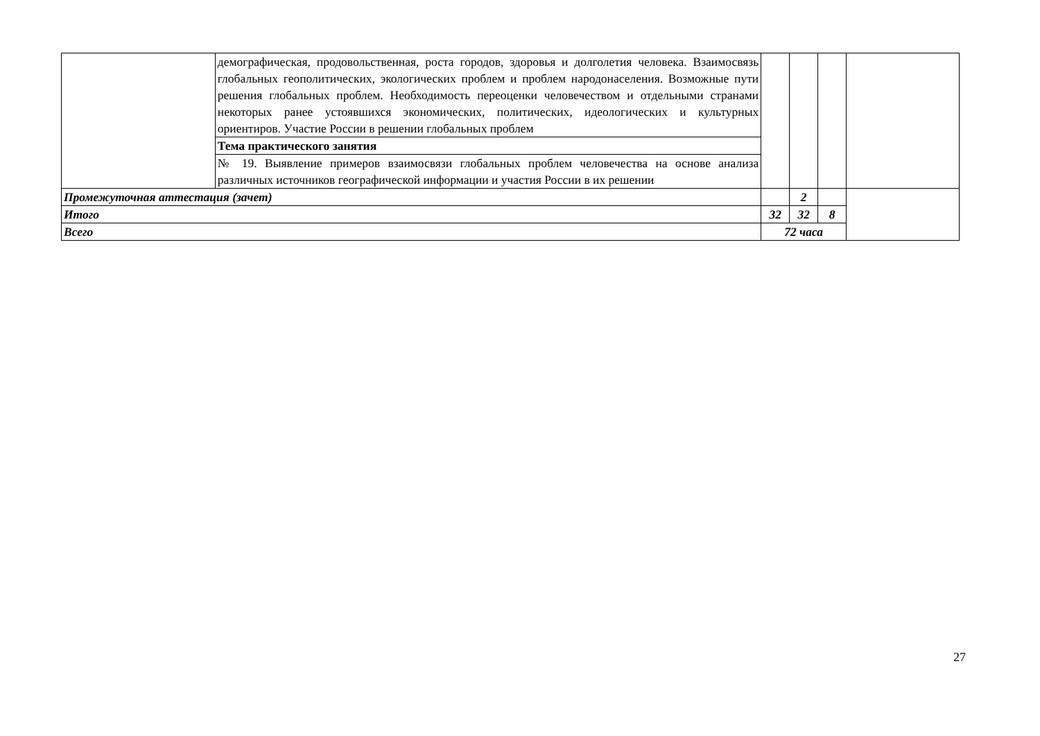| | демографическая, продовольственная, роста городов, здоровья и долголетия человека. Взаимосвязь глобальных геополитических, экологических проблем и проблем народонаселения. Возможные пути решения глобальных проблем. Необходимость переоценки человечеством и отдельными странами некоторых ранее устоявшихся экономических, политических, идеологических и культурных ориентиров. Участие России в решении глобальных проблем | | | | |
| | Тема практического занятия | | | | |
| | № 19. Выявление примеров взаимосвязи глобальных проблем человечества на основе анализа различных источников географической информации и участия России в их решении | | | | |
| Промежуточная аттестация (зачет) | | | 2 | | |
| Итого | | 32 | 32 | 8 | |
| Всего | | 72 часа | | | |
27